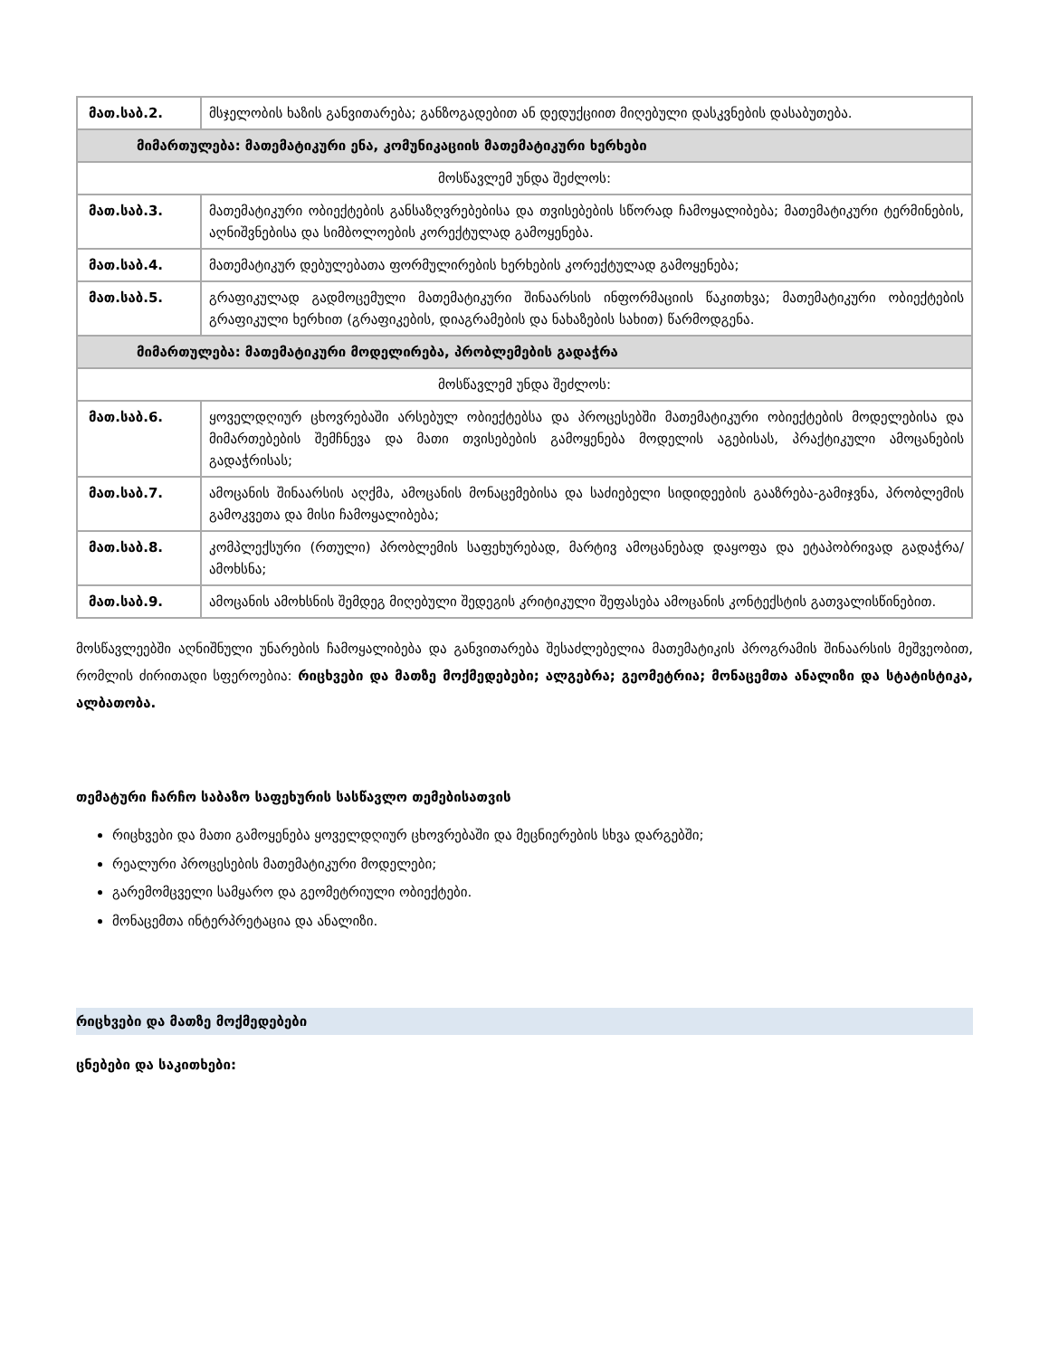| მათ.საბ.2. | მსჯელობის ხაზის განვითარება; განზოგადებით ან დედუქციით მიღებული დასკვნების დასაბუთება. |
| მიმართულება: მათემატიკური ენა, კომუნიკაციის მათემატიკური ხერხები | |
| მოსწავლემ უნდა შეძლოს: | |
| მათ.საბ.3. | მათემატიკური ობიექტების განსაზღვრებებისა და თვისებების სწორად ჩამოყალიბება; მათემატიკური ტერმინების, აღნიშვნებისა და სიმბოლოების კორექტულად გამოყენება. |
| მათ.საბ.4. | მათემატიკურ დებულებათა ფორმულირების ხერხების კორექტულად გამოყენება; |
| მათ.საბ.5. | გრაფიკულად გადმოცემული მათემატიკური შინაარსის ინფორმაციის წაკითხვა; მათემატიკური ობიექტების გრაფიკული ხერხით (გრაფიკების, დიაგრამების და ნახაზების სახით) წარმოდგენა. |
| მიმართულება: მათემატიკური მოდელირება, პრობლემების გადაჭრა | |
| მოსწავლემ უნდა შეძლოს: | |
| მათ.საბ.6. | ყოველდღიურ ცხოვრებაში არსებულ ობიექტებსა და პროცესებში მათემატიკური ობიექტების მოდელებისა და მიმართებების შემჩნევა და მათი თვისებების გამოყენება მოდელის აგებისას, პრაქტიკული ამოცანების გადაჭრისას; |
| მათ.საბ.7. | ამოცანის შინაარსის აღქმა, ამოცანის მონაცემებისა და საძიებელი სიდიდეების გააზრება-გამიჯვნა, პრობლემის გამოკვეთა და მისი ჩამოყალიბება; |
| მათ.საბ.8. | კომპლექსური (რთული) პრობლემის საფეხურებად, მარტივ ამოცანებად დაყოფა და ეტაპობრივად გადაჭრა/ამოხსნა; |
| მათ.საბ.9. | ამოცანის ამოხსნის შემდეგ მიღებული შედეგის კრიტიკული შეფასება ამოცანის კონტექსტის გათვალისწინებით. |
მოსწავლეებში აღნიშნული უნარების ჩამოყალიბება და განვითარება შესაძლებელია მათემატიკის პროგრამის შინაარსის მეშვეობით, რომლის ძირითადი სფეროებია: რიცხვები და მათზე მოქმედებები; ალგებრა; გეომეტრია; მონაცემთა ანალიზი და სტატისტიკა, ალბათობა.
თემატური ჩარჩო საბაზო საფეხურის სასწავლო თემებისათვის
რიცხვები და მათი გამოყენება ყოველდღიურ ცხოვრებაში და მეცნიერების სხვა დარგებში;
რეალური პროცესების მათემატიკური მოდელები;
გარემომცველი სამყარო და გეომეტრიული ობიექტები.
მონაცემთა ინტერპრეტაცია და ანალიზი.
რიცხვები და მათზე მოქმედებები
ცნებები და საკითხები: